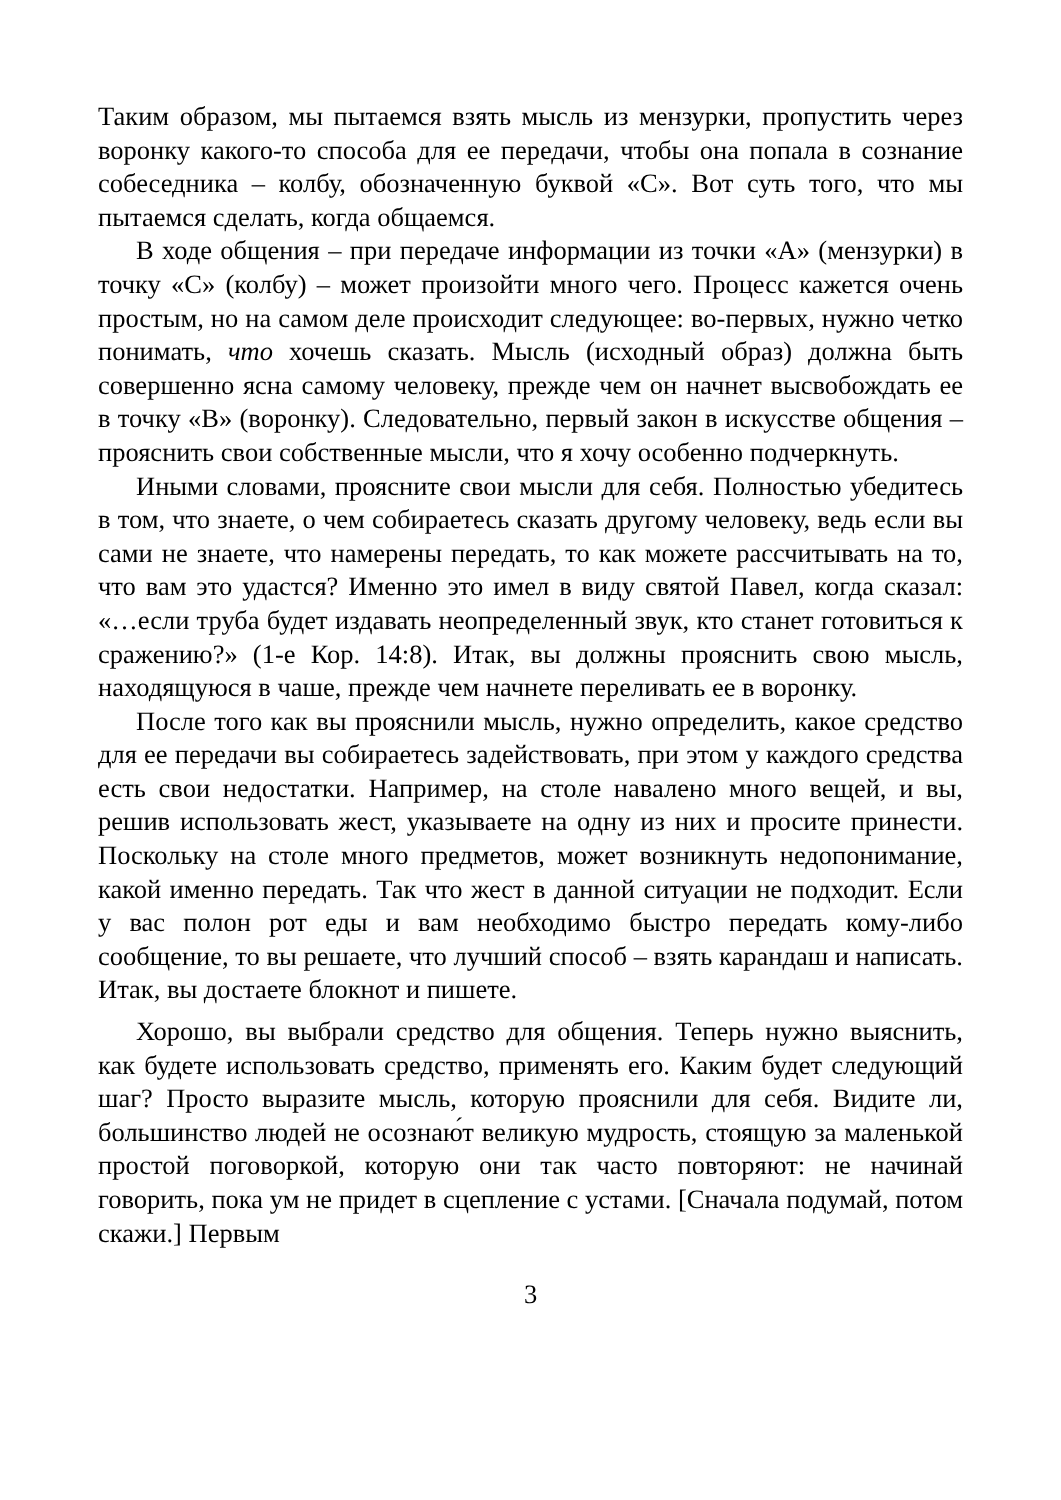Таким образом, мы пытаемся взять мысль из мензурки, пропустить через воронку какого-то способа для ее передачи, чтобы она попала в сознание собеседника – колбу, обозначенную буквой «С». Вот суть того, что мы пытаемся сделать, когда общаемся.
В ходе общения – при передаче информации из точки «А» (мензурки) в точку «С» (колбу) – может произойти много чего. Процесс кажется очень простым, но на самом деле происходит следующее: во-первых, нужно четко понимать, что хочешь сказать. Мысль (исходный образ) должна быть совершенно ясна самому человеку, прежде чем он начнет высвобождать ее в точку «В» (воронку). Следовательно, первый закон в искусстве общения – прояснить свои собственные мысли, что я хочу особенно подчеркнуть.
Иными словами, проясните свои мысли для себя. Полностью убедитесь в том, что знаете, о чем собираетесь сказать другому человеку, ведь если вы сами не знаете, что намерены передать, то как можете рассчитывать на то, что вам это удастся? Именно это имел в виду святой Павел, когда сказал: «…если труба будет издавать неопределенный звук, кто станет готовиться к сражению?» (1-е Кор. 14:8). Итак, вы должны прояснить свою мысль, находящуюся в чаше, прежде чем начнете переливать ее в воронку.
После того как вы прояснили мысль, нужно определить, какое средство для ее передачи вы собираетесь задействовать, при этом у каждого средства есть свои недостатки. Например, на столе навалено много вещей, и вы, решив использовать жест, указываете на одну из них и просите принести. Поскольку на столе много предметов, может возникнуть недопонимание, какой именно передать. Так что жест в данной ситуации не подходит. Если у вас полон рот еды и вам необходимо быстро передать кому-либо сообщение, то вы решаете, что лучший способ – взять карандаш и написать. Итак, вы достаете блокнот и пишете.
Хорошо, вы выбрали средство для общения. Теперь нужно выяснить, как будете использовать средство, применять его. Каким будет следующий шаг? Просто выразите мысль, которую прояснили для себя. Видите ли, большинство людей не осознаю́т великую мудрость, стоящую за маленькой простой поговоркой, которую они так часто повторяют: не начинай говорить, пока ум не придет в сцепление с устами. [Сначала подумай, потом скажи.] Первым
3